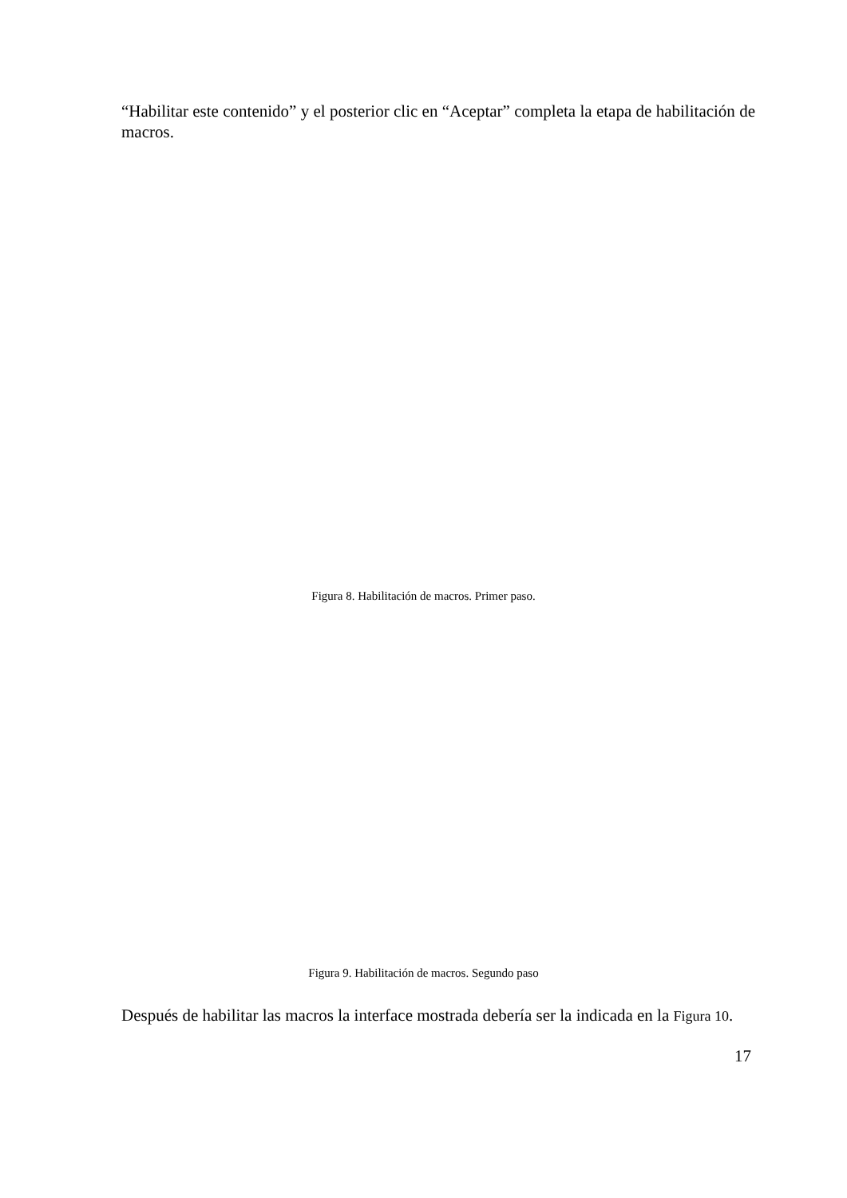“Habilitar este contenido” y el posterior clic en “Aceptar” completa la etapa de habilitación de macros.
Figura 8. Habilitación de macros. Primer paso.
Figura 9. Habilitación de macros. Segundo paso
Después de habilitar las macros la interface mostrada debería ser la indicada en la Figura 10.
17